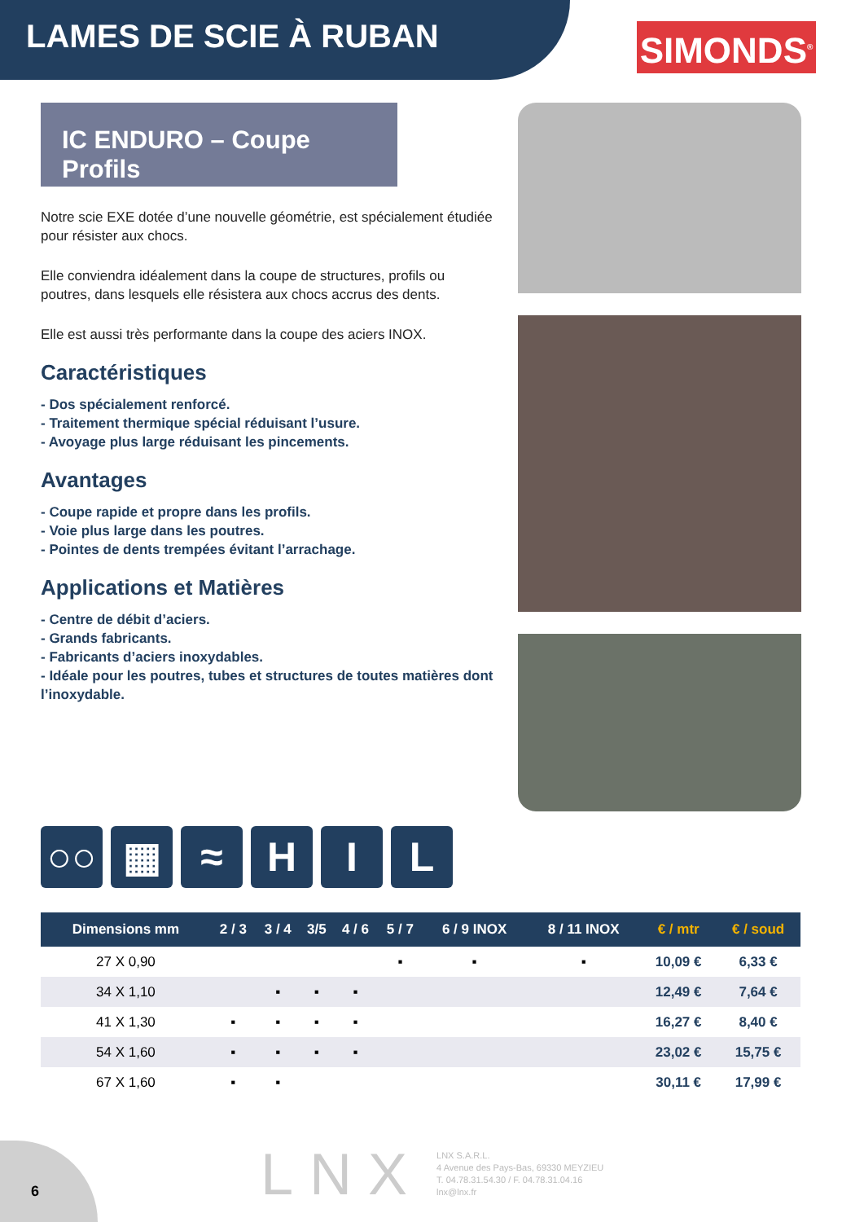LAMES DE SCIE À RUBAN
SIMONDS<sup>®</sup>
IC ENDURO – Coupe Profils
Notre scie EXE dotée d’une nouvelle géométrie, est spécialement étudiée pour résister aux chocs.
Elle conviendra idéalement dans la coupe de structures, profils ou poutres, dans lesquels elle résistera aux chocs accrus des dents.
Elle est aussi très performante dans la coupe des aciers INOX.
Caractéristiques
- Dos spécialement renforcé.
- Traitement thermique spécial réduisant l’usure.
- Avoyage plus large réduisant les pincements.
Avantages
- Coupe rapide et propre dans les profils.
- Voie plus large dans les poutres.
- Pointes de dents trempées évitant l’arrachage.
Applications et Matières
- Centre de débit d’aciers.
- Grands fabricants.
- Fabricants d’aciers inoxydables.
- Idéale pour les poutres, tubes et structures de toutes matières dont l’inoxydable.
○○ ▦ ≈ H I L
| Dimensions mm | 2 / 3 | 3 / 4 | 3/5 | 4 / 6 | 5 / 7 | 6 / 9 INOX | 8 / 11 INOX | € / mtr | € / soud |
| --- | --- | --- | --- | --- | --- | --- | --- | --- | --- |
| 27 X 0,90 | | | | | ▪ | ▪ | ▪ | 10,09 € | 6,33 € |
| 34 X 1,10 | | ▪ | ▪ | ▪ | | | | 12,49 € | 7,64 € |
| 41 X 1,30 | ▪ | ▪ | ▪ | ▪ | | | | 16,27 € | 8,40 € |
| 54 X 1,60 | ▪ | ▪ | ▪ | ▪ | | | | 23,02 € | 15,75 € |
| 67 X 1,60 | ▪ | ▪ | | | | | | 30,11 € | 17,99 € |
6
LNX
LNX S.A.R.L.
4 Avenue des Pays-Bas, 69330 MEYZIEU
T. 04.78.31.54.30 / F. 04.78.31.04.16
lnx@lnx.fr